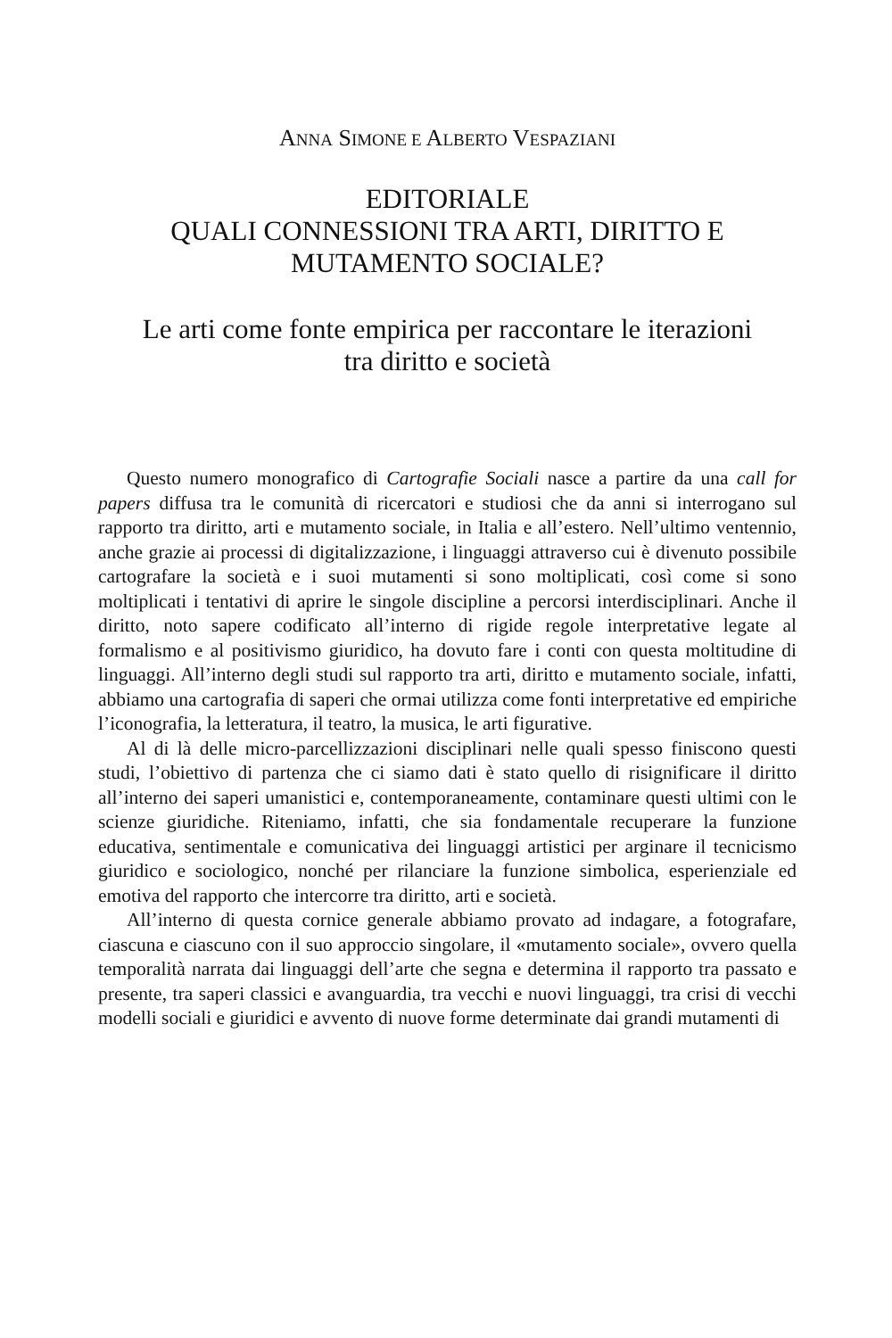ANNA SIMONE E ALBERTO VESPAZIANI
EDITORIALE
QUALI CONNESSIONI TRA ARTI, DIRITTO E
MUTAMENTO SOCIALE?
Le arti come fonte empirica per raccontare le iterazioni
tra diritto e società
Questo numero monografico di Cartografie Sociali nasce a partire da una call for papers diffusa tra le comunità di ricercatori e studiosi che da anni si interrogano sul rapporto tra diritto, arti e mutamento sociale, in Italia e all’estero. Nell’ultimo ventennio, anche grazie ai processi di digitalizzazione, i linguaggi attraverso cui è divenuto possibile cartografare la società e i suoi mutamenti si sono moltiplicati, così come si sono moltiplicati i tentativi di aprire le singole discipline a percorsi interdisciplinari. Anche il diritto, noto sapere codificato all’interno di rigide regole interpretative legate al formalismo e al positivismo giuridico, ha dovuto fare i conti con questa moltitudine di linguaggi. All’interno degli studi sul rapporto tra arti, diritto e mutamento sociale, infatti, abbiamo una cartografia di saperi che ormai utilizza come fonti interpretative ed empiriche l’iconografia, la letteratura, il teatro, la musica, le arti figurative.
Al di là delle micro-parcellizzazioni disciplinari nelle quali spesso finiscono questi studi, l’obiettivo di partenza che ci siamo dati è stato quello di risignificare il diritto all’interno dei saperi umanistici e, contemporaneamente, contaminare questi ultimi con le scienze giuridiche. Riteniamo, infatti, che sia fondamentale recuperare la funzione educativa, sentimentale e comunicativa dei linguaggi artistici per arginare il tecnicismo giuridico e sociologico, nonché per rilanciare la funzione simbolica, esperienziale ed emotiva del rapporto che intercorre tra diritto, arti e società.
All’interno di questa cornice generale abbiamo provato ad indagare, a fotografare, ciascuna e ciascuno con il suo approccio singolare, il «mutamento sociale», ovvero quella temporalità narrata dai linguaggi dell’arte che segna e determina il rapporto tra passato e presente, tra saperi classici e avanguardia, tra vecchi e nuovi linguaggi, tra crisi di vecchi modelli sociali e giuridici e avvento di nuove forme determinate dai grandi mutamenti di